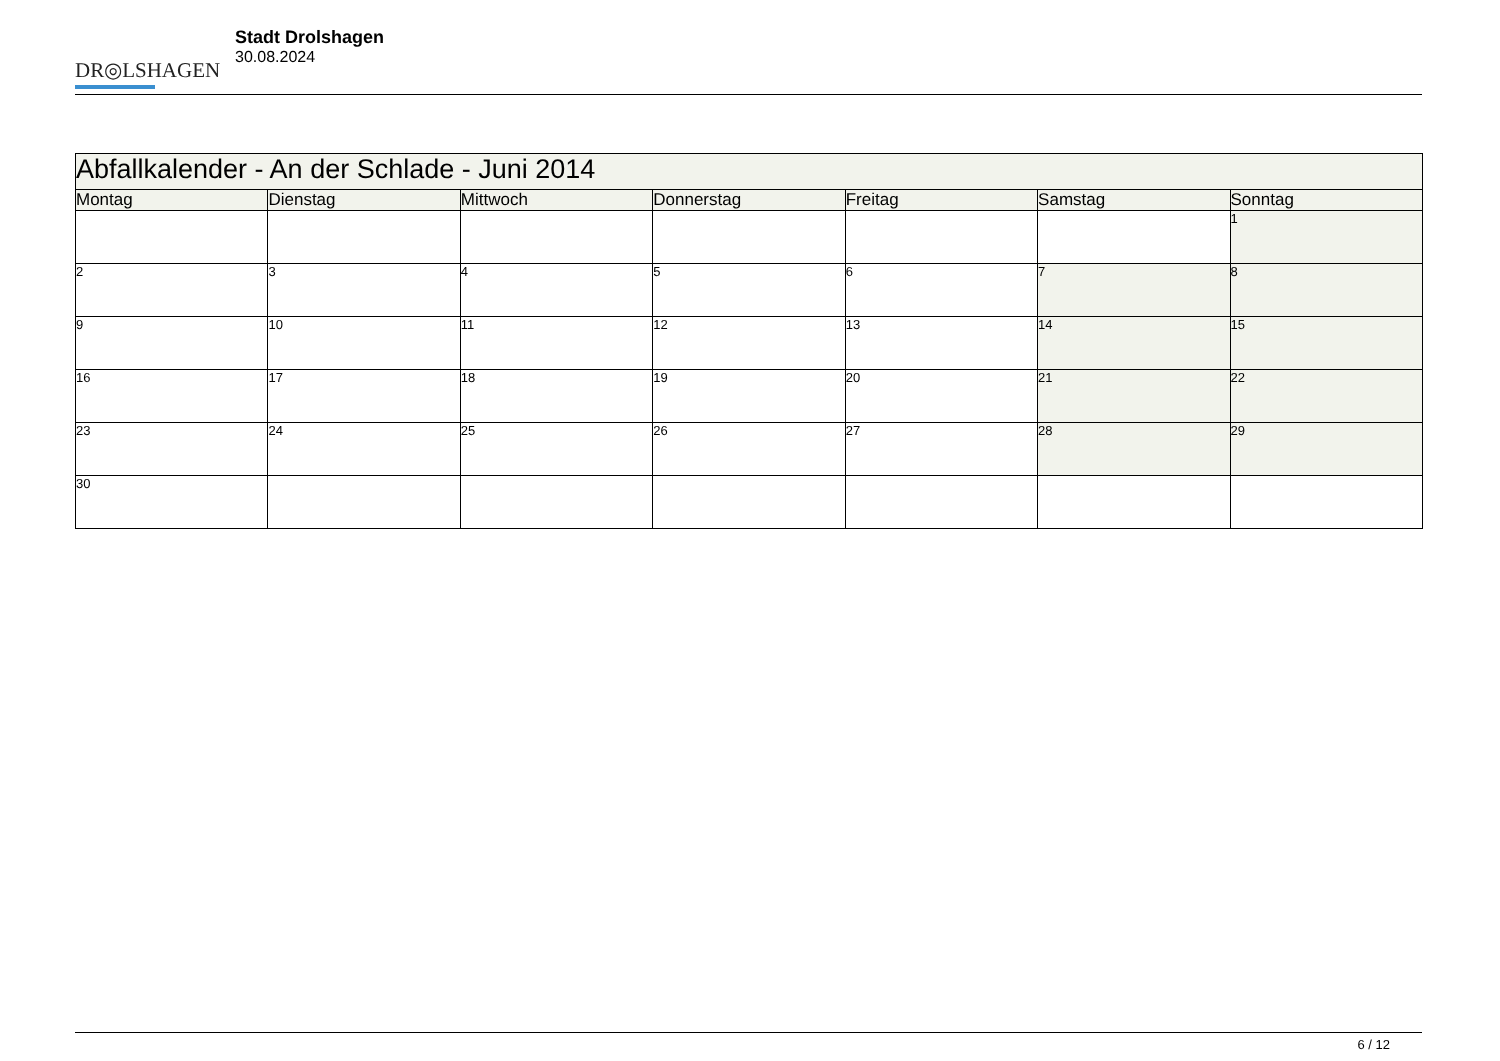DR◎LSHAGEN
Stadt Drolshagen
30.08.2024
| Abfallkalender - An der Schlade - Juni 2014 | | | | | | |
| Montag | Dienstag | Mittwoch | Donnerstag | Freitag | Samstag | Sonntag |
| | | | | | | 1 |
| 2 | 3 | 4 | 5 | 6 | 7 | 8 |
| 9 | 10 | 11 | 12 | 13 | 14 | 15 |
| 16 | 17 | 18 | 19 | 20 | 21 | 22 |
| 23 | 24 | 25 | 26 | 27 | 28 | 29 |
| 30 | | | | | | |
6 / 12